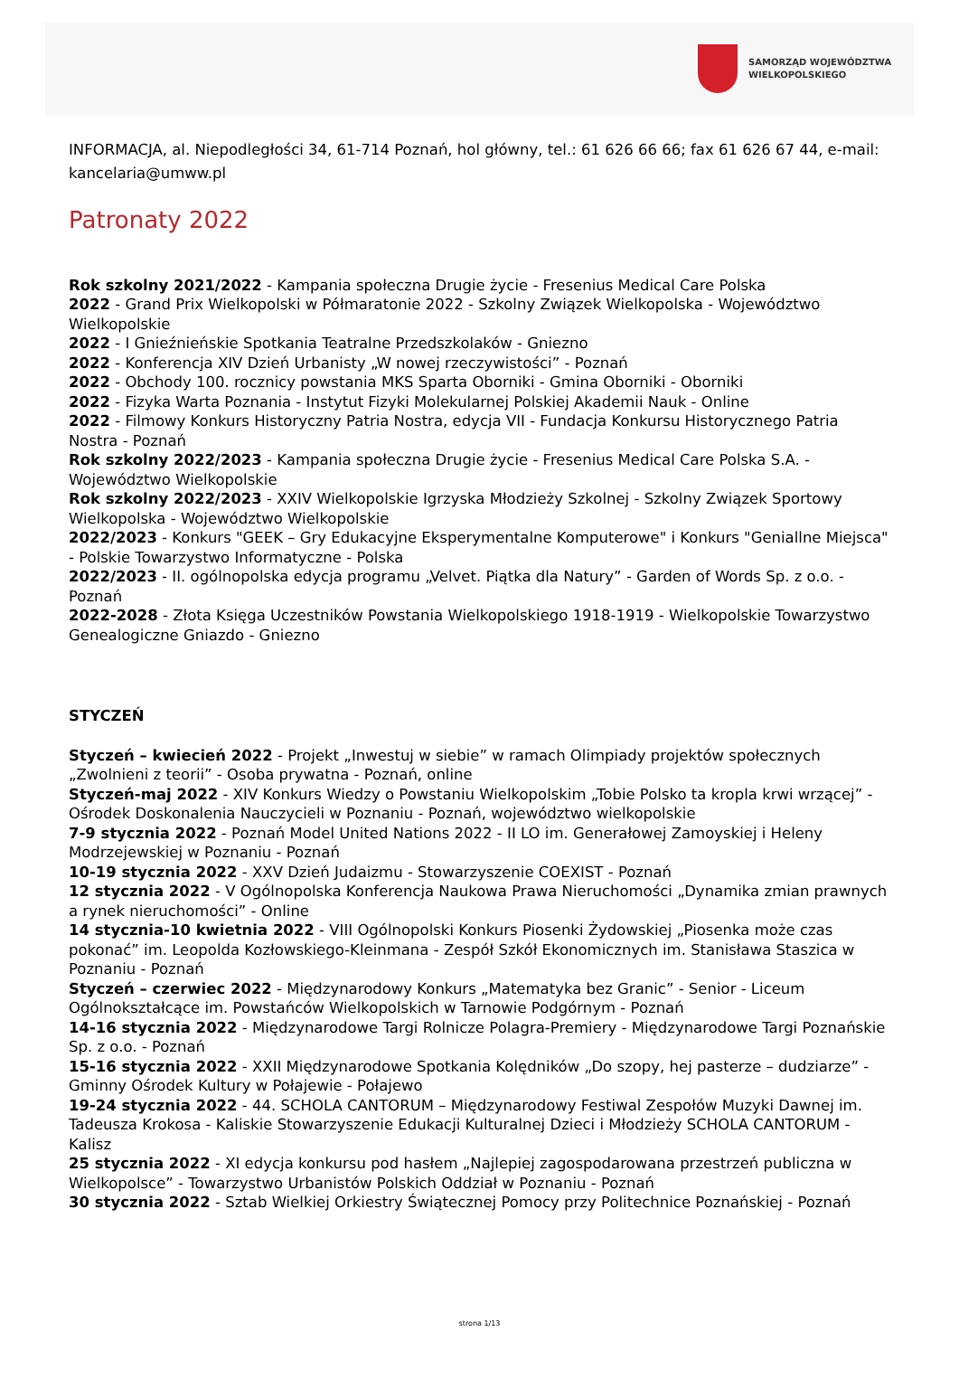SAMORZĄD WOJEWÓDZTWA
WIELKOPOLSKIEGO
INFORMACJA, al. Niepodległości 34, 61-714 Poznań, hol główny, tel.: 61 626 66 66; fax 61 626 67 44, e-mail: kancelaria@umww.pl
Patronaty 2022
Rok szkolny 2021/2022 - Kampania społeczna Drugie życie - Fresenius Medical Care Polska
2022 - Grand Prix Wielkopolski w Półmaratonie 2022 - Szkolny Związek Wielkopolska - Województwo Wielkopolskie
2022 - I Gnieźnieńskie Spotkania Teatralne Przedszkolaków - Gniezno
2022 - Konferencja XIV Dzień Urbanisty „W nowej rzeczywistości” - Poznań
2022 - Obchody 100. rocznicy powstania MKS Sparta Oborniki - Gmina Oborniki - Oborniki
2022 - Fizyka Warta Poznania - Instytut Fizyki Molekularnej Polskiej Akademii Nauk - Online
2022 - Filmowy Konkurs Historyczny Patria Nostra, edycja VII - Fundacja Konkursu Historycznego Patria Nostra - Poznań
Rok szkolny 2022/2023 - Kampania społeczna Drugie życie - Fresenius Medical Care Polska S.A. - Województwo Wielkopolskie
Rok szkolny 2022/2023 - XXIV Wielkopolskie Igrzyska Młodzieży Szkolnej - Szkolny Związek Sportowy Wielkopolska - Województwo Wielkopolskie
2022/2023 - Konkurs "GEEK – Gry Edukacyjne Eksperymentalne Komputerowe" i Konkurs "Geniallne Miejsca" - Polskie Towarzystwo Informatyczne - Polska
2022/2023 - II. ogólnopolska edycja programu „Velvet. Piątka dla Natury” - Garden of Words Sp. z o.o. - Poznań
2022-2028 - Złota Księga Uczestników Powstania Wielkopolskiego 1918-1919 - Wielkopolskie Towarzystwo Genealogiczne Gniazdo - Gniezno
STYCZEŃ
Styczeń – kwiecień 2022 - Projekt „Inwestuj w siebie” w ramach Olimpiady projektów społecznych „Zwolnieni z teorii” - Osoba prywatna - Poznań, online
Styczeń-maj 2022 - XIV Konkurs Wiedzy o Powstaniu Wielkopolskim „Tobie Polsko ta kropla krwi wrzącej” - Ośrodek Doskonalenia Nauczycieli w Poznaniu - Poznań, województwo wielkopolskie
7-9 stycznia 2022 - Poznań Model United Nations 2022 - II LO im. Generałowej Zamoyskiej i Heleny Modrzejewskiej w Poznaniu - Poznań
10-19 stycznia 2022 - XXV Dzień Judaizmu - Stowarzyszenie COEXIST - Poznań
12 stycznia 2022 - V Ogólnopolska Konferencja Naukowa Prawa Nieruchomości „Dynamika zmian prawnych a rynek nieruchomości” - Online
14 stycznia-10 kwietnia 2022 - VIII Ogólnopolski Konkurs Piosenki Żydowskiej „Piosenka może czas pokonać” im. Leopolda Kozłowskiego-Kleinmana - Zespół Szkół Ekonomicznych im. Stanisława Staszica w Poznaniu - Poznań
Styczeń – czerwiec 2022 - Międzynarodowy Konkurs „Matematyka bez Granic” - Senior - Liceum Ogólnokształcące im. Powstańców Wielkopolskich w Tarnowie Podgórnym - Poznań
14-16 stycznia 2022 - Międzynarodowe Targi Rolnicze Polagra-Premiery - Międzynarodowe Targi Poznańskie Sp. z o.o. - Poznań
15-16 stycznia 2022 - XXII Międzynarodowe Spotkania Kolędników „Do szopy, hej pasterze – dudziarze” - Gminny Ośrodek Kultury w Połajewie - Połajewo
19-24 stycznia 2022 - 44. SCHOLA CANTORUM – Międzynarodowy Festiwal Zespołów Muzyki Dawnej im. Tadeusza Krokosa - Kaliskie Stowarzyszenie Edukacji Kulturalnej Dzieci i Młodzieży SCHOLA CANTORUM - Kalisz
25 stycznia 2022 - XI edycja konkursu pod hasłem „Najlepiej zagospodarowana przestrzeń publiczna w Wielkopolsce” - Towarzystwo Urbanistów Polskich Oddział w Poznaniu - Poznań
30 stycznia 2022 - Sztab Wielkiej Orkiestry Świątecznej Pomocy przy Politechnice Poznańskiej - Poznań
strona 1/13